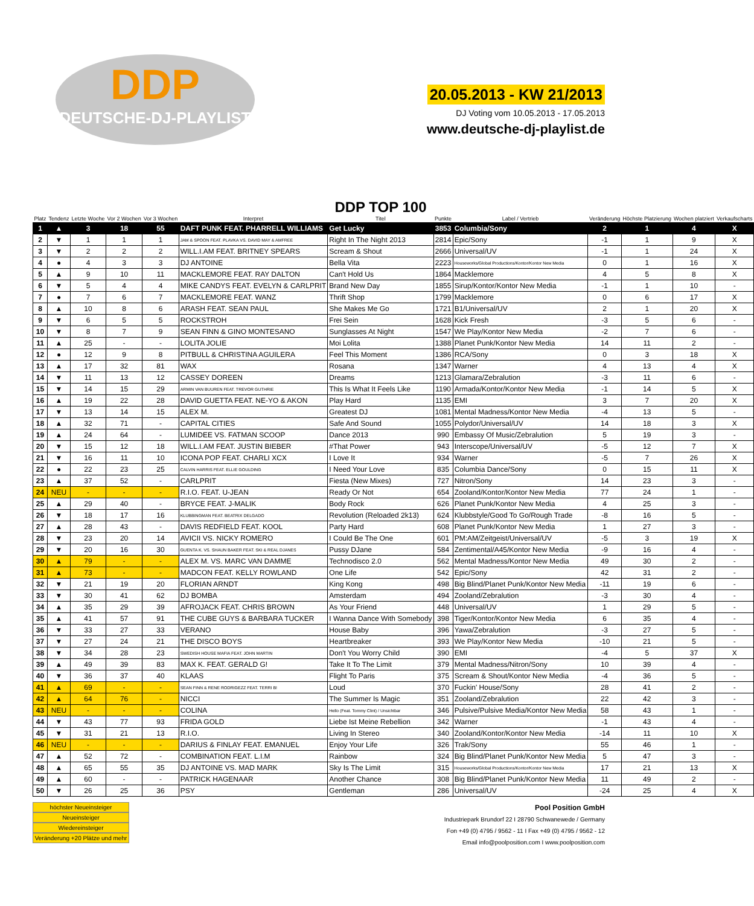DDP
DEUTSCHE-DJ-PLAYLIST
20.05.2013 - KW 21/2013
DJ Voting vom 10.05.2013 - 17.05.2013
www.deutsche-dj-playlist.de
| Platz | Tendenz | Letzte Woche | Vor 2 Wochen | Vor 3 Wochen | Interpret | DDP TOP 100 Titel | Punkte | Label / Vertrieb | Veränderung | Höchste Platzierung | Wochen platziert | Verkaufscharts |
| --- | --- | --- | --- | --- | --- | --- | --- | --- | --- | --- | --- | --- |
| 1 | ▲ | 3 | 18 | 55 | DAFT PUNK FEAT. PHARRELL WILLIAMS | Get Lucky | 3853 | Columbia/Sony | 2 | 1 | 4 | X |
| 2 | ▼ | 1 | 1 | 1 | JAM & SPOON FEAT. PLAVKA VS. DAVID MAY & AMFREE | Right In The Night 2013 | 2814 | Epic/Sony | -1 | 1 | 9 | X |
| 3 | ▼ | 2 | 2 | 2 | WILL.I.AM FEAT. BRITNEY SPEARS | Scream & Shout | 2666 | Universal/UV | -1 | 1 | 24 | X |
| 4 | ● | 4 | 3 | 3 | DJ ANTOINE | Bella Vita | 2223 | Houseworks/Global Productions/Kontor/Kontor New Media | 0 | 1 | 16 | X |
| 5 | ▲ | 9 | 10 | 11 | MACKLEMORE FEAT. RAY DALTON | Can't Hold Us | 1864 | Macklemore | 4 | 5 | 8 | X |
| 6 | ▼ | 5 | 4 | 4 | MIKE CANDYS FEAT. EVELYN & CARLPRIT | Brand New Day | 1855 | Sirup/Kontor/Kontor New Media | -1 | 1 | 10 | - |
| 7 | ● | 7 | 6 | 7 | MACKLEMORE FEAT. WANZ | Thrift Shop | 1799 | Macklemore | 0 | 6 | 17 | X |
| 8 | ▲ | 10 | 8 | 6 | ARASH FEAT. SEAN PAUL | She Makes Me Go | 1721 | B1/Universal/UV | 2 | 1 | 20 | X |
| 9 | ▼ | 6 | 5 | 5 | ROCKSTROH | Frei Sein | 1628 | Kick Fresh | -3 | 5 | 6 | - |
| 10 | ▼ | 8 | 7 | 9 | SEAN FINN & GINO MONTESANO | Sunglasses At Night | 1547 | We Play/Kontor New Media | -2 | 7 | 6 | - |
| 11 | ▲ | 25 | - | - | LOLITA JOLIE | Moi Lolita | 1388 | Planet Punk/Kontor New Media | 14 | 11 | 2 | - |
| 12 | ● | 12 | 9 | 8 | PITBULL & CHRISTINA AGUILERA | Feel This Moment | 1386 | RCA/Sony | 0 | 3 | 18 | X |
| 13 | ▲ | 17 | 32 | 81 | WAX | Rosana | 1347 | Warner | 4 | 13 | 4 | X |
| 14 | ▼ | 11 | 13 | 12 | CASSEY DOREEN | Dreams | 1213 | Glamara/Zebralution | -3 | 11 | 6 | - |
| 15 | ▼ | 14 | 15 | 29 | ARMIN VAN BUUREN FEAT. TREVOR GUTHRIE | This Is What It Feels Like | 1190 | Armada/Kontor/Kontor New Media | -1 | 14 | 5 | X |
| 16 | ▲ | 19 | 22 | 28 | DAVID GUETTA FEAT. NE-YO & AKON | Play Hard | 1135 | EMI | 3 | 7 | 20 | X |
| 17 | ▼ | 13 | 14 | 15 | ALEX M. | Greatest DJ | 1081 | Mental Madness/Kontor New Media | -4 | 13 | 5 | - |
| 18 | ▲ | 32 | 71 | - | CAPITAL CITIES | Safe And Sound | 1055 | Polydor/Universal/UV | 14 | 18 | 3 | X |
| 19 | ▲ | 24 | 64 | - | LUMIDEE VS. FATMAN SCOOP | Dance 2013 | 990 | Embassy Of Music/Zebralution | 5 | 19 | 3 | - |
| 20 | ▼ | 15 | 12 | 18 | WILL.I.AM FEAT. JUSTIN BIEBER | #That Power | 943 | Interscope/Universal/UV | -5 | 12 | 7 | X |
| 21 | ▼ | 16 | 11 | 10 | ICONA POP FEAT. CHARLI XCX | I Love It | 934 | Warner | -5 | 7 | 26 | X |
| 22 | ● | 22 | 23 | 25 | CALVIN HARRIS FEAT. ELLIE GOULDING | I Need Your Love | 835 | Columbia Dance/Sony | 0 | 15 | 11 | X |
| 23 | ▲ | 37 | 52 | - | CARLPRIT | Fiesta (New Mixes) | 727 | Nitron/Sony | 14 | 23 | 3 | - |
| 24 | NEU | - | - | - | R.I.O. FEAT. U-JEAN | Ready Or Not | 654 | Zooland/Kontor/Kontor New Media | 77 | 24 | 1 | - |
| 25 | ▲ | 29 | 40 | - | BRYCE FEAT. J-MALIK | Body Rock | 626 | Planet Punk/Kontor New Media | 4 | 25 | 3 | - |
| 26 | ▼ | 18 | 17 | 16 | KLUBBINGMAN FEAT. BEATRIX DELGADO | Revolution (Reloaded 2k13) | 624 | Klubbstyle/Good To Go/Rough Trade | -8 | 16 | 5 | - |
| 27 | ▲ | 28 | 43 | - | DAVIS REDFIELD FEAT. KOOL | Party Hard | 608 | Planet Punk/Kontor New Media | 1 | 27 | 3 | - |
| 28 | ▼ | 23 | 20 | 14 | AVICII VS. NICKY ROMERO | I Could Be The One | 601 | PM:AM/Zeitgeist/Universal/UV | -5 | 3 | 19 | X |
| 29 | ▼ | 20 | 16 | 30 | GUENTA K. VS. SHAUN BAKER FEAT. SKI & REAL DJANES | Pussy DJane | 584 | Zentimental/A45/Kontor New Media | -9 | 16 | 4 | - |
| 30 | ▲ | 79 | - | - | ALEX M. VS. MARC VAN DAMME | Technodisco 2.0 | 562 | Mental Madness/Kontor New Media | 49 | 30 | 2 | - |
| 31 | ▲ | 73 | - | - | MADCON FEAT. KELLY ROWLAND | One Life | 542 | Epic/Sony | 42 | 31 | 2 | - |
| 32 | ▼ | 21 | 19 | 20 | FLORIAN ARNDT | King Kong | 498 | Big Blind/Planet Punk/Kontor New Media | -11 | 19 | 6 | - |
| 33 | ▼ | 30 | 41 | 62 | DJ BOMBA | Amsterdam | 494 | Zooland/Zebralution | -3 | 30 | 4 | - |
| 34 | ▲ | 35 | 29 | 39 | AFROJACK FEAT. CHRIS BROWN | As Your Friend | 448 | Universal/UV | 1 | 29 | 5 | - |
| 35 | ▲ | 41 | 57 | 91 | THE CUBE GUYS & BARBARA TUCKER | I Wanna Dance With Somebody | 398 | Tiger/Kontor/Kontor New Media | 6 | 35 | 4 | - |
| 36 | ▼ | 33 | 27 | 33 | VERANO | House Baby | 396 | Yawa/Zebralution | -3 | 27 | 5 | - |
| 37 | ▼ | 27 | 24 | 21 | THE DISCO BOYS | Heartbreaker | 393 | We Play/Kontor New Media | -10 | 21 | 5 | - |
| 38 | ▼ | 34 | 28 | 23 | SWEDISH HOUSE MAFIA FEAT. JOHN MARTIN | Don't You Worry Child | 390 | EMI | -4 | 5 | 37 | X |
| 39 | ▲ | 49 | 39 | 83 | MAX K. FEAT. GERALD G! | Take It To The Limit | 379 | Mental Madness/Nitron/Sony | 10 | 39 | 4 | - |
| 40 | ▼ | 36 | 37 | 40 | KLAAS | Flight To Paris | 375 | Scream & Shout/Kontor New Media | -4 | 36 | 5 | - |
| 41 | ▲ | 69 | - | - | SEAN FINN & RENE RODRIGEZZ FEAT. TERRI B! | Loud | 370 | Fuckin' House/Sony | 28 | 41 | 2 | - |
| 42 | ▲ | 64 | 76 | - | NICCI | The Summer Is Magic | 351 | Zooland/Zebralution | 22 | 42 | 3 | - |
| 43 | NEU | - | - | - | COLINA | Hello (Feat. Tommy Clint) / Unsichtbar | 346 | Pulsive/Pulsive Media/Kontor New Media | 58 | 43 | 1 | - |
| 44 | ▼ | 43 | 77 | 93 | FRIDA GOLD | Liebe Ist Meine Rebellion | 342 | Warner | -1 | 43 | 4 | - |
| 45 | ▼ | 31 | 21 | 13 | R.I.O. | Living In Stereo | 340 | Zooland/Kontor/Kontor New Media | -14 | 11 | 10 | X |
| 46 | NEU | - | - | - | DARIUS & FINLAY FEAT. EMANUEL | Enjoy Your Life | 326 | Trak/Sony | 55 | 46 | 1 | - |
| 47 | ▲ | 52 | 72 | - | COMBINATION FEAT. L.I.M | Rainbow | 324 | Big Blind/Planet Punk/Kontor New Media | 5 | 47 | 3 | - |
| 48 | ▲ | 65 | 55 | 35 | DJ ANTOINE VS. MAD MARK | Sky Is The Limit | 315 | Houseworks/Global Productions/Kontor/Kontor New Media | 17 | 21 | 13 | X |
| 49 | ▲ | 60 | - | - | PATRICK HAGENAAR | Another Chance | 308 | Big Blind/Planet Punk/Kontor New Media | 11 | 49 | 2 | - |
| 50 | ▼ | 26 | 25 | 36 | PSY | Gentleman | 286 | Universal/UV | -24 | 25 | 4 | X |
höchster Neueinsteiger
Neueinsteiger
Wiedereinsteiger
Veränderung +20 Plätze und mehr
Pool Position GmbH
Industriepark Brundorf 22 I 28790 Schwanewede / Germany
Fon +49 (0) 4795 / 9562 - 11 I Fax +49 (0) 4795 / 9562 - 12
Email info@poolposition.com I www.poolposition.com